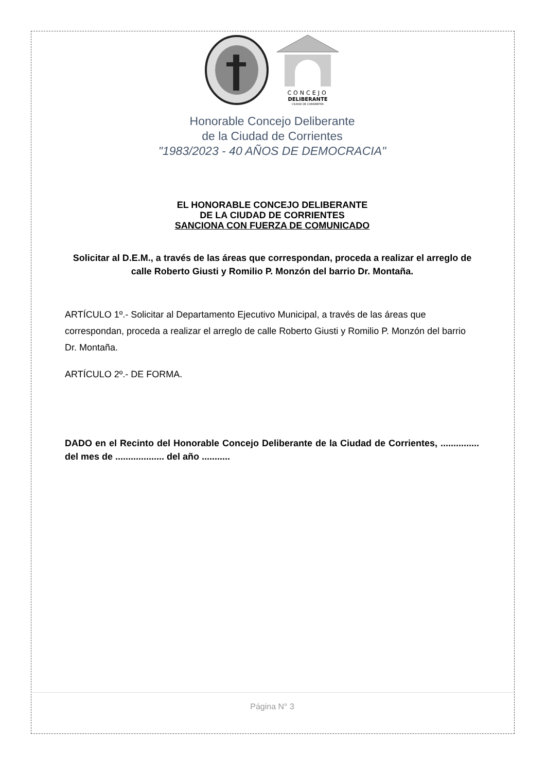CONCEJO
DELIBERANTE
CIUDAD DE CORRIENTES
Honorable Concejo Deliberante
de la Ciudad de Corrientes
"1983/2023 - 40 AÑOS DE DEMOCRACIA"
EL HONORABLE CONCEJO DELIBERANTE
DE LA CIUDAD DE CORRIENTES
SANCIONA CON FUERZA DE COMUNICADO
Solicitar al D.E.M., a través de las áreas que correspondan, proceda a realizar el arreglo de calle Roberto Giusti y Romilio P. Monzón del barrio Dr. Montaña.
ARTÍCULO 1º.- Solicitar al Departamento Ejecutivo Municipal, a través de las áreas que correspondan, proceda a realizar el arreglo de calle Roberto Giusti y Romilio P. Monzón del barrio Dr. Montaña.
ARTÍCULO 2º.- DE FORMA.
DADO en el Recinto del Honorable Concejo Deliberante de la Ciudad de Corrientes, ............... del mes de ................... del año ...........
Página N° 3